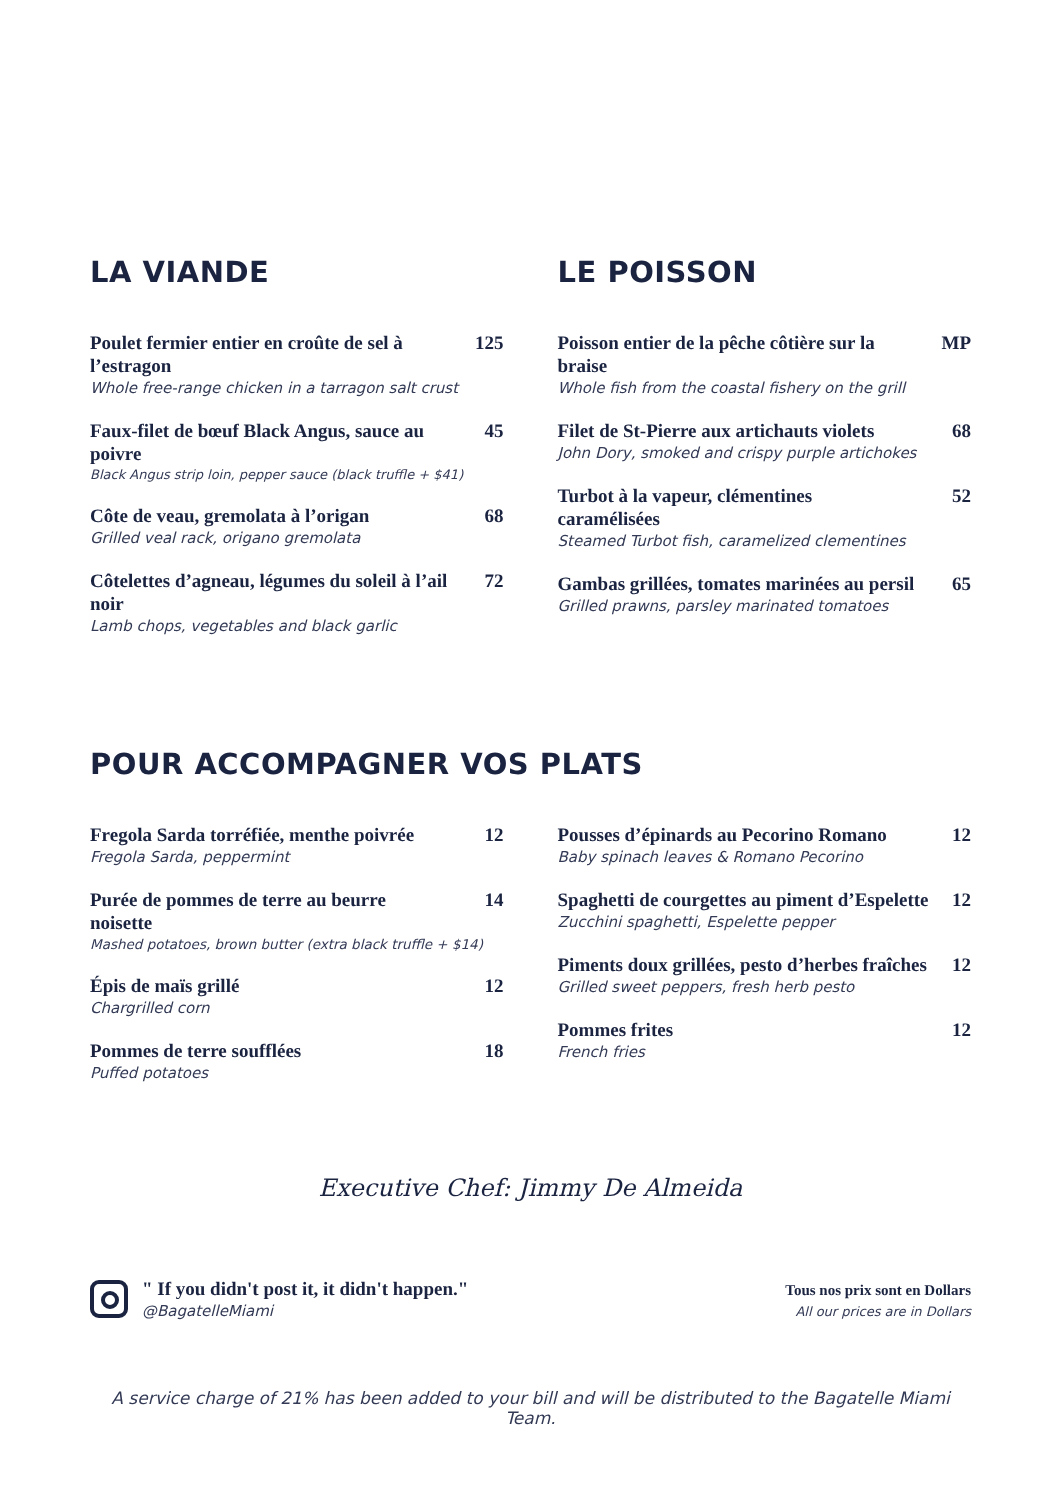LA VIANDE
Poulet fermier entier en croûte de sel à l’estragon 125
Whole free-range chicken in a tarragon salt crust
Faux-filet de bœuf Black Angus, sauce au poivre 45
Black Angus strip loin, pepper sauce (black truffle + $41)
Côte de veau, gremolata à l’origan 68
Grilled veal rack, origano gremolata
Côtelettes d’agneau, légumes du soleil à l’ail noir 72
Lamb chops, vegetables and black garlic
LE POISSON
Poisson entier de la pêche côtière sur la braise MP
Whole fish from the coastal fishery on the grill
Filet de St-Pierre aux artichauts violets 68
John Dory, smoked and crispy purple artichokes
Turbot à la vapeur, clémentines caramélisées 52
Steamed Turbot fish, caramelized clementines
Gambas grillées, tomates marinées au persil 65
Grilled prawns, parsley marinated tomatoes
POUR ACCOMPAGNER VOS PLATS
Fregola Sarda torréfiée, menthe poivrée 12
Fregola Sarda, peppermint
Purée de pommes de terre au beurre noisette 14
Mashed potatoes, brown butter (extra black truffle + $14)
Épis de maïs grillé 12
Chargrilled corn
Pommes de terre soufflées 18
Puffed potatoes
Pousses d’épinards au Pecorino Romano 12
Baby spinach leaves & Romano Pecorino
Spaghetti de courgettes au piment d’Espelette 12
Zucchini spaghetti, Espelette pepper
Piments doux grillées, pesto d’herbes fraîches 12
Grilled sweet peppers, fresh herb pesto
Pommes frites 12
French fries
Executive Chef: Jimmy De Almeida
" If you didn't post it, it didn't happen."
@BagatelleMiami
Tous nos prix sont en Dollars
All our prices are in Dollars
A service charge of 21% has been added to your bill and will be distributed to the Bagatelle Miami Team.